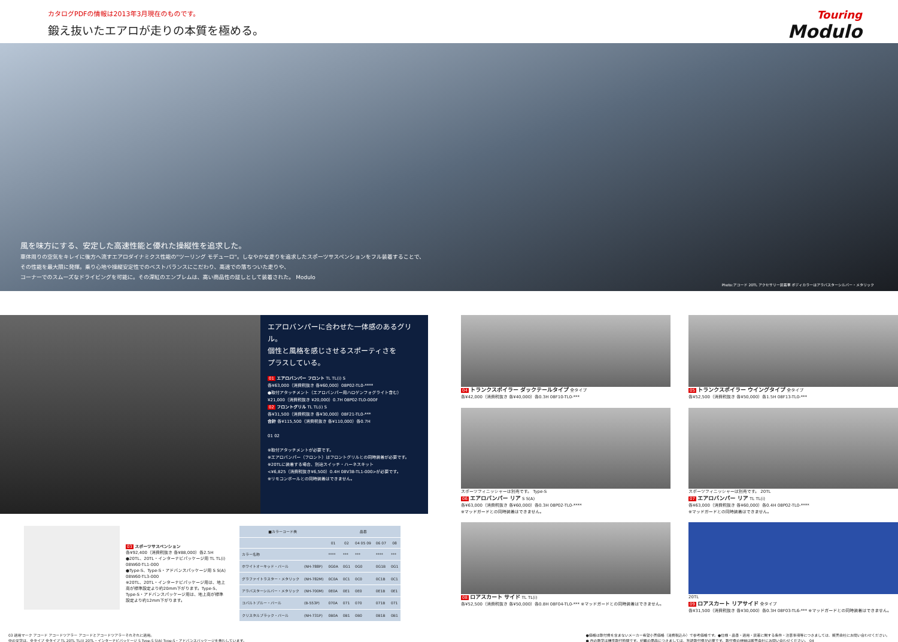カタログPDFの情報は2013年3月現在のものです。
鍛え抜いたエアロが走りの本質を極める。
Touring
Modulo
風を味方にする、安定した高速性能と優れた操縦性を追求した。
車体周りの空気をキレイに後方へ流すエアロダイナミクス性能の"ツーリング モデューロ"。しなやかな走りを追求したスポーツサスペンションをフル装着することで、
その性能を最大限に発揮。乗り心地や操縦安定性でのベストバランスにこだわり、高速での落ちついた走りや、
コーナーでのスムーズなドライビングを可能に。その深紅のエンブレムは、高い商品性の証しとして装着された。 Modulo
Photo:アコード 20TL アクセサリー装着車 ボディカラーはアラバスターシルバー・メタリック
エアロバンパーに合わせた一体感のあるグリル。
個性と風格を感じさせるスポーティさを
プラスしている。
01 エアロバンパー フロント TL TL(i) S
各¥63,000（消費税抜き 各¥60,000）08P02-TL0-****
●取付アタッチメント（エアロバンパー用ハロゲンフォグライト含む）
¥21,000（消費税抜き ¥20,000）0.7H 08P02-TL0-000F
02 フロントグリル TL TL(i) S
各¥31,500（消費税抜き 各¥30,000）08F21-TL0-***
合計 各¥115,500（消費税抜き 各¥110,000）各0.7H
01 02
※取付アタッチメントが必要です。
※エアロバンパー（フロント）はフロントグリルとの同時装着が必要です。
※20TLに装着する場合、別途スイッチ・ハーネスキット
<¥6,825（消費税抜き¥6,500）0.4H 08V38-TL1-000>が必要です。
※リモコンボールとの同時装着はできません。
03 スポーツサスペンション
各¥92,400（消費税抜き 各¥88,000）各2.5H
●20TL、20TL・インターナビパッケージ用 TL TL(i)
08W60-TL1-000
●Type-S、Type-S・アドバンスパッケージ用 S S(A)
08W60-TL3-000
※20TL、20TL・インターナビパッケージ用は、地上高が標準設定より約20mm下がります。Type-S、Type-S・アドバンスパッケージ用は、地上高が標準設定より約12mm下がります。
| ■カラーコード表 | | 品番 | | | | |
| --- | --- | --- | --- | --- | --- | --- |
| | | 01 | 02 | 04 05 09 | 06 07 | 08 |
| カラー名称 | | **** | *** | *** | **** | *** |
| ホワイトオーキッド・パール | (NH-788P) | 0G0A | 0G1 | 0G0 | 0G1B | 0G1 |
| グラファイトラスター・メタリック | (NH-782M) | 0C0A | 0C1 | 0C0 | 0C1B | 0C1 |
| アラバスターシルバー・メタリック | (NH-700M) | 0E0A | 0E1 | 0E0 | 0E1B | 0E1 |
| コバルトブルー・パール | (B-553P) | 070A | 071 | 070 | 071B | 071 |
| クリスタルブラック・パール | (NH-731P) | 0B0A | 0B1 | 0B0 | 0B1B | 0B1 |
04 トランクスポイラー ダックテールタイプ 全タイプ
各¥42,000（消費税抜き 各¥40,000）各0.3H 08F10-TL0-***
05 トランクスポイラー ウイングタイプ 全タイプ
各¥52,500（消費税抜き 各¥50,000）各1.5H 08F13-TL0-***
スポーツフィニッシャーは別売です。 Type-S
06 エアロバンパー リア S S(A)
各¥63,000（消費税抜き 各¥60,000）各0.3H 08P02-TL0-****
※マッドガードとの同時装着はできません。
スポーツフィニッシャーは別売です。 20TL
07 エアロバンパー リア TL TL(i)
各¥63,000（消費税抜き 各¥60,000）各0.4H 08P02-TL0-****
※マッドガードとの同時装着はできません。
08 ロアスカート サイド TL TL(i)
各¥52,500（消費税抜き 各¥50,000）各0.8H 08F04-TL0-*** ※マッドガードとの同時装着はできません。
20TL
09 ロアスカート リアサイド 全タイプ
各¥31,500（消費税抜き 各¥30,000）各0.3H 08F03-TL6-*** ※マッドガードとの同時装着はできません。
03 適用マーク アコード アコードツアラー アコードとアコードツアラーそれぞれに適用。
中の文字は、全タイプ 全タイプ TL 20TL TL(i) 20TL・インターナビパッケージ S Type-S S(A) Type-S・アドバンスパッケージを表わしています。
●価格は取付費を含まないメーカー希望小売価格（消費税込み）で参考価格です。●仕様・品番・適用・装着に関する条件・注意事項等につきましては、販売会社にお問い合わせください。
● 内の数字は標準取付時間です。記載の商品につきましては、別途取付費が必要です。取付費の詳細は販売会社にお問い合わせください。 04